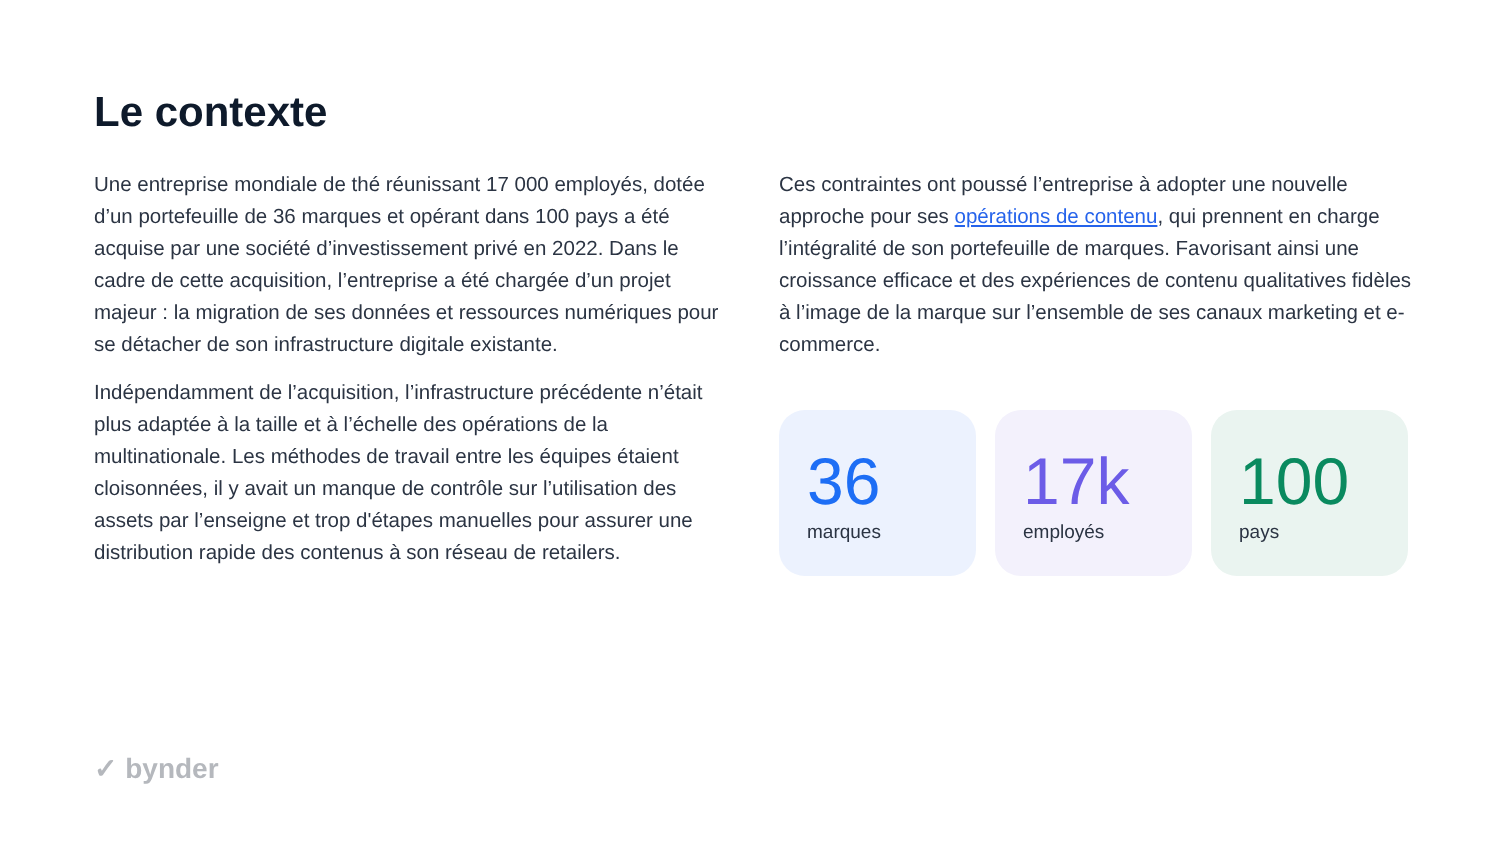Le contexte
Une entreprise mondiale de thé réunissant 17 000 employés, dotée d’un portefeuille de 36 marques et opérant dans 100 pays a été acquise par une société d’investissement privé en 2022. Dans le cadre de cette acquisition, l’entreprise a été chargée d’un projet majeur : la migration de ses données et ressources numériques pour se détacher de son infrastructure digitale existante.
Indépendamment de l’acquisition, l’infrastructure précédente n’était plus adaptée à la taille et à l’échelle des opérations de la multinationale. Les méthodes de travail entre les équipes étaient cloisonnées, il y avait un manque de contrôle sur l’utilisation des assets par l’enseigne et trop d'étapes manuelles pour assurer une distribution rapide des contenus à son réseau de retailers.
Ces contraintes ont poussé l’entreprise à adopter une nouvelle approche pour ses opérations de contenu, qui prennent en charge l’intégralité de son portefeuille de marques. Favorisant ainsi une croissance efficace et des expériences de contenu qualitatives fidèles à l’image de la marque sur l’ensemble de ses canaux marketing et e-commerce.
36
marques
17k
employés
100
pays
✓ bynder